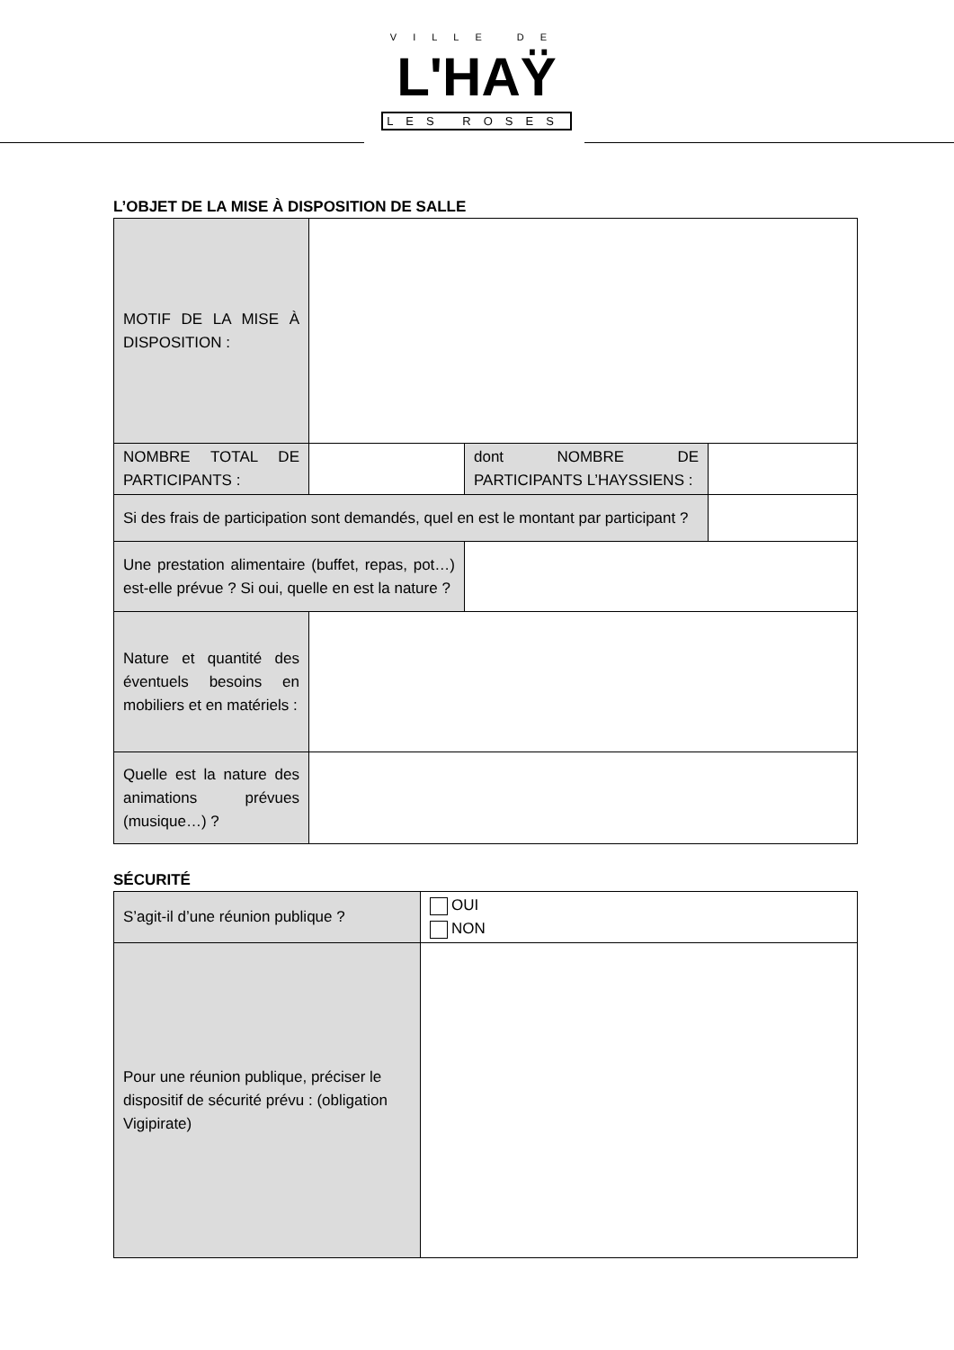VILLE DE
L'HAŸ
LES ROSES
L’OBJET DE LA MISE À DISPOSITION DE SALLE
| MOTIF DE LA MISE À DISPOSITION : | | | |
| NOMBRE TOTAL DE PARTICIPANTS : | | dont NOMBRE DE PARTICIPANTS L’HAYSSIENS : | |
| Si des frais de participation sont demandés, quel en est le montant par participant ? | | | |
| Une prestation alimentaire (buffet, repas, pot…) est-elle prévue ? Si oui, quelle en est la nature ? | | | |
| Nature et quantité des éventuels besoins en mobiliers et en matériels : | | | |
| Quelle est la nature des animations prévues (musique…) ? | | | |
SÉCURITÉ
| S’agit-il d’une réunion publique ? | OUI NON |
| Pour une réunion publique, préciser le dispositif de sécurité prévu : (obligation Vigipirate) | |